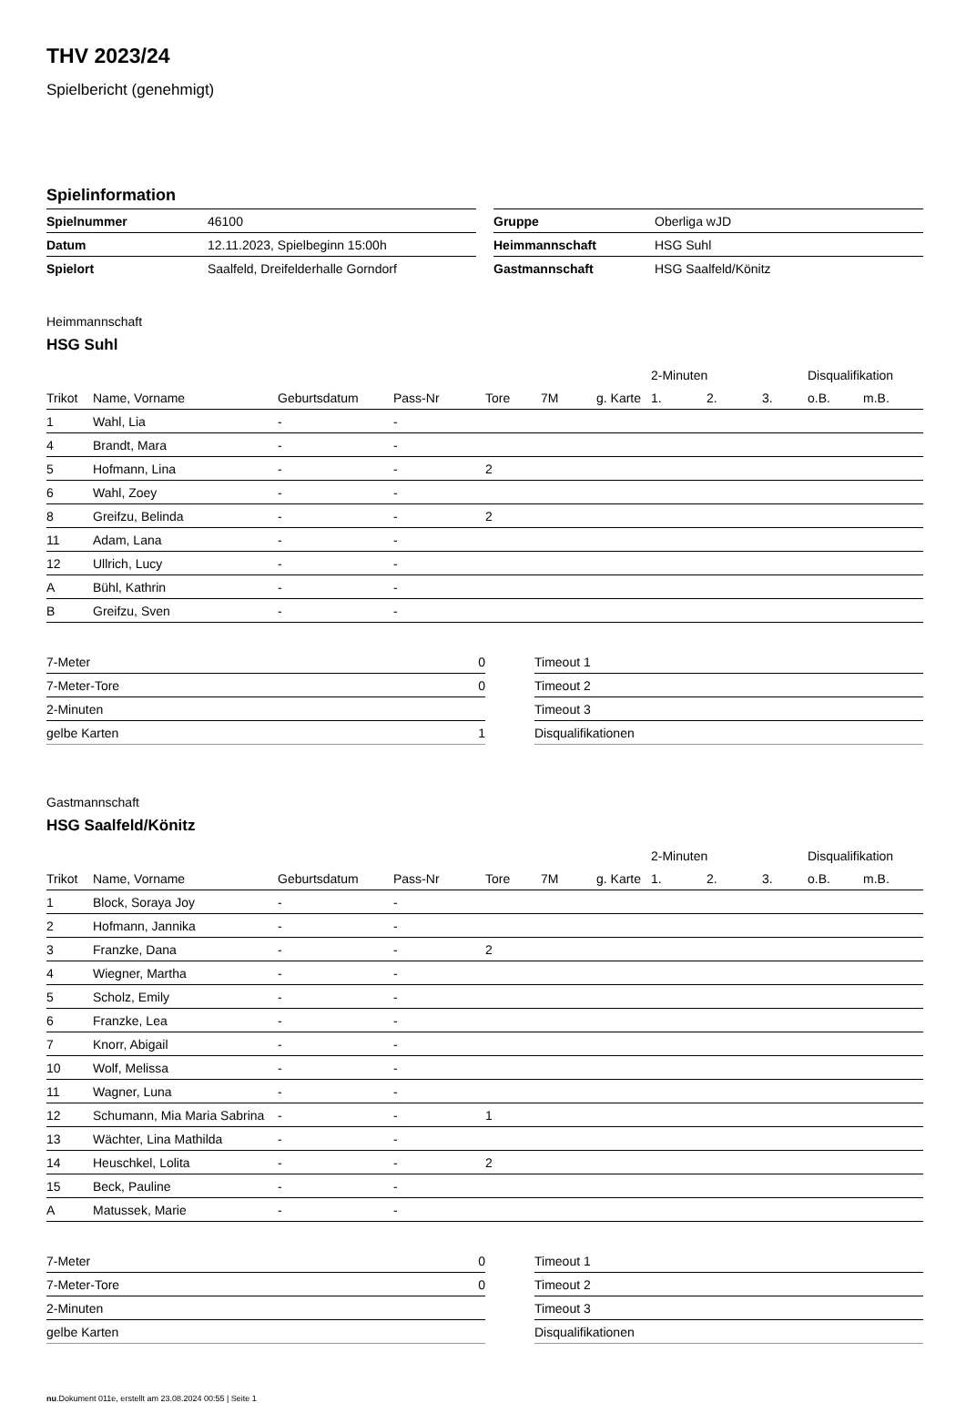THV 2023/24
Spielbericht (genehmigt)
Spielinformation
| Spielnummer | 46100 |
| Datum | 12.11.2023, Spielbeginn 15:00h |
| Spielort | Saalfeld, Dreifelderhalle Gorndorf |
| Gruppe | Oberliga wJD |
| Heimmannschaft | HSG Suhl |
| Gastmannschaft | HSG Saalfeld/Könitz |
Heimmannschaft
HSG Suhl
| | | | | | | | 2-Minuten | | | Disqualifikation | |
| --- | --- | --- | --- | --- | --- | --- | --- | --- | --- | --- | --- |
| Trikot | Name, Vorname | Geburtsdatum | Pass-Nr | Tore | 7M | g. Karte | 1. | 2. | 3. | o.B. | m.B. |
| 1 | Wahl, Lia | - | - | | | | | | | | |
| 4 | Brandt, Mara | - | - | | | | | | | | |
| 5 | Hofmann, Lina | - | - | 2 | | | | | | | |
| 6 | Wahl, Zoey | - | - | | | | | | | | |
| 8 | Greifzu, Belinda | - | - | 2 | | | | | | | |
| 11 | Adam, Lana | - | - | | | | | | | | |
| 12 | Ullrich, Lucy | - | - | | | | | | | | |
| A | Bühl, Kathrin | - | - | | | | | | | | |
| B | Greifzu, Sven | - | - | | | | | | | | |
| 7-Meter | 0 |
| 7-Meter-Tore | 0 |
| 2-Minuten | |
| gelbe Karten | 1 |
| Timeout 1 |
| Timeout 2 |
| Timeout 3 |
| Disqualifikationen |
Gastmannschaft
HSG Saalfeld/Könitz
| | | | | | | | 2-Minuten | | | Disqualifikation | |
| --- | --- | --- | --- | --- | --- | --- | --- | --- | --- | --- | --- |
| Trikot | Name, Vorname | Geburtsdatum | Pass-Nr | Tore | 7M | g. Karte | 1. | 2. | 3. | o.B. | m.B. |
| 1 | Block, Soraya Joy | - | - | | | | | | | | |
| 2 | Hofmann, Jannika | - | - | | | | | | | | |
| 3 | Franzke, Dana | - | - | 2 | | | | | | | |
| 4 | Wiegner, Martha | - | - | | | | | | | | |
| 5 | Scholz, Emily | - | - | | | | | | | | |
| 6 | Franzke, Lea | - | - | | | | | | | | |
| 7 | Knorr, Abigail | - | - | | | | | | | | |
| 10 | Wolf, Melissa | - | - | | | | | | | | |
| 11 | Wagner, Luna | - | - | | | | | | | | |
| 12 | Schumann, Mia Maria Sabrina | - | - | 1 | | | | | | | |
| 13 | Wächter, Lina Mathilda | - | - | | | | | | | | |
| 14 | Heuschkel, Lolita | - | - | 2 | | | | | | | |
| 15 | Beck, Pauline | - | - | | | | | | | | |
| A | Matussek, Marie | - | - | | | | | | | | |
| 7-Meter | 0 |
| 7-Meter-Tore | 0 |
| 2-Minuten | |
| gelbe Karten | |
| Timeout 1 |
| Timeout 2 |
| Timeout 3 |
| Disqualifikationen |
nu.Dokument 011e, erstellt am 23.08.2024 00:55 | Seite 1